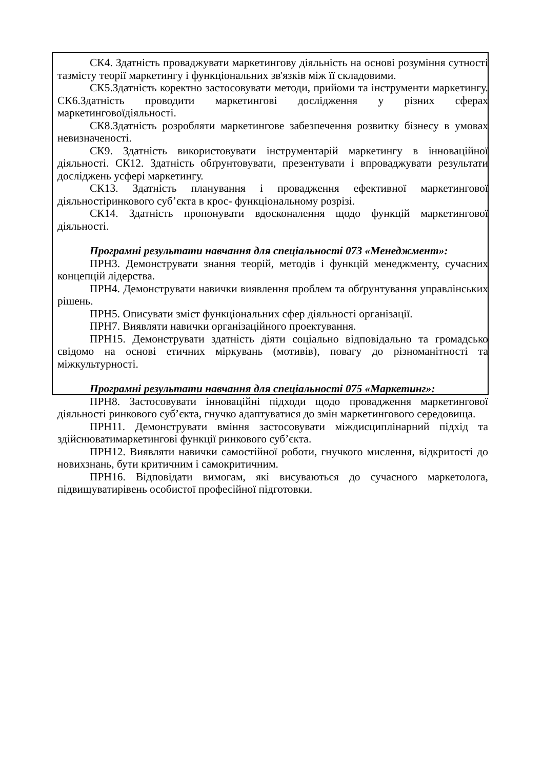СК4. Здатність проваджувати маркетингову діяльність на основі розуміння сутності тазмісту теорії маркетингу і функціональних зв'язків між її складовими.
СК5.Здатність коректно застосовувати методи, прийоми та інструменти маркетингу. СК6.Здатність проводити маркетингові дослідження у різних сферах маркетинговоїдіяльності.
СК8.Здатність розробляти маркетингове забезпечення розвитку бізнесу в умовах невизначеності.
СК9. Здатність використовувати інструментарій маркетингу в інноваційної діяльності. СК12. Здатність обґрунтовувати, презентувати і впроваджувати результати досліджень усфері маркетингу.
СК13. Здатність планування і провадження ефективної маркетингової діяльностіринкового суб’єкта в крос- функціональному розрізі.
СК14. Здатність пропонувати вдосконалення щодо функцій маркетингової діяльності.
Програмні результати навчання для спеціальності 073 «Менеджмент»:
ПРН3. Демонструвати знання теорій, методів і функцій менеджменту, сучасних концепцій лідерства.
ПРН4. Демонструвати навички виявлення проблем та обґрунтування управлінських рішень.
ПРН5. Описувати зміст функціональних сфер діяльності організації.
ПРН7. Виявляти навички організаційного проектування.
ПРН15. Демонструвати здатність діяти соціально відповідально та громадсько свідомо на основі етичних міркувань (мотивів), повагу до різноманітності та міжкультурності.
Програмні результати навчання для спеціальності 075 «Маркетинг»:
ПРН8. Застосовувати інноваційні підходи щодо провадження маркетингової діяльності ринкового суб’єкта, гнучко адаптуватися до змін маркетингового середовища.
ПРН11. Демонструвати вміння застосовувати міждисциплінарний підхід та здійснюватимаркетингові функції ринкового суб’єкта.
ПРН12. Виявляти навички самостійної роботи, гнучкого мислення, відкритості до новихзнань, бути критичним і самокритичним.
ПРН16. Відповідати вимогам, які висуваються до сучасного маркетолога, підвищуватирівень особистої професійної підготовки.